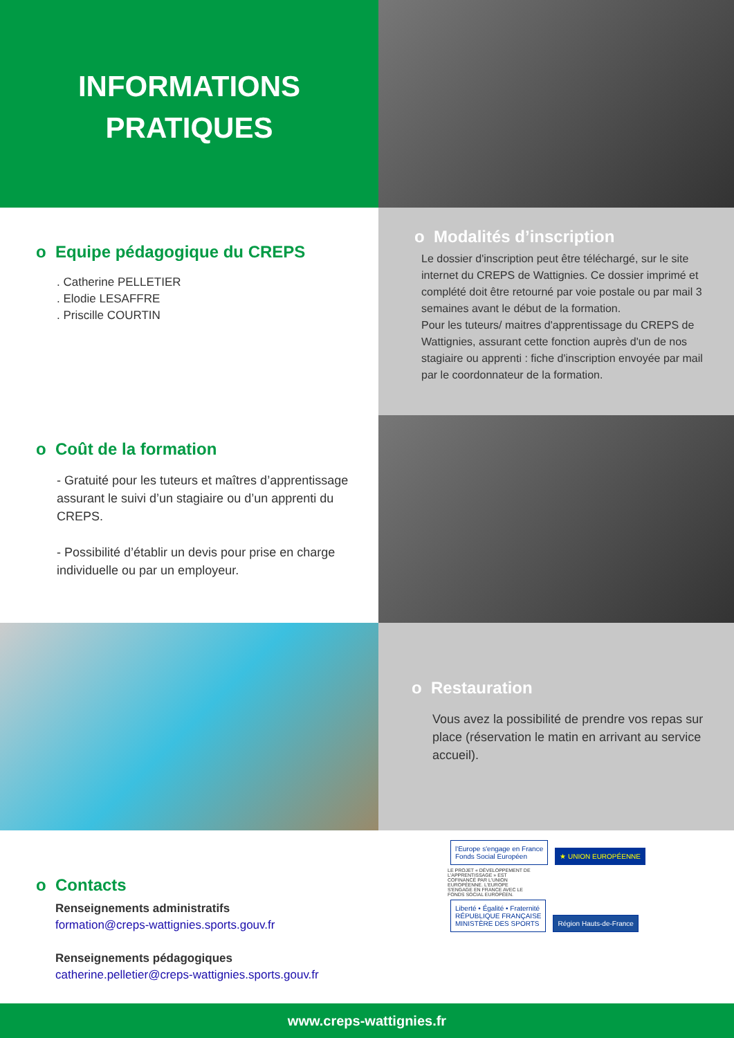INFORMATIONS
PRATIQUES
o Equipe pédagogique du CREPS
. Catherine PELLETIER
. Elodie LESAFFRE
. Priscille COURTIN
o Modalités d’inscription
Le dossier d'inscription peut être téléchargé, sur le site internet du CREPS de Wattignies. Ce dossier imprimé et complété doit être retourné par voie postale ou par mail 3 semaines avant le début de la formation.
Pour les tuteurs/ maitres d'apprentissage du CREPS de Wattignies, assurant cette fonction auprès d'un de nos stagiaire ou apprenti : fiche d'inscription envoyée par mail par le coordonnateur de la formation.
o Coût de la formation
- Gratuité pour les tuteurs et maîtres d’apprentissage assurant le suivi d’un stagiaire ou d’un apprenti du CREPS.
- Possibilité d’établir un devis pour prise en charge individuelle ou par un employeur.
o Restauration
Vous avez la possibilité de prendre vos repas sur place (réservation le matin en arrivant au service accueil).
o Contacts
Renseignements administratifs
formation@creps-wattignies.sports.gouv.fr
Renseignements pédagogiques
catherine.pelletier@creps-wattignies.sports.gouv.fr
l'Europe s'engage en France
Fonds Social Européen ★ UNION EUROPÉENNE LE PROJET « DÉVELOPPEMENT DE L'APPRENTISSAGE » EST COFINANCÉ PAR L'UNION EUROPÉENNE. L'EUROPE S'ENGAGE EN FRANCE AVEC LE FONDS SOCIAL EUROPÉEN.
Liberté • Égalité • Fraternité
RÉPUBLIQUE FRANÇAISE
MINISTÈRE DES SPORTS Région Hauts-de-France
www.creps-wattignies.fr